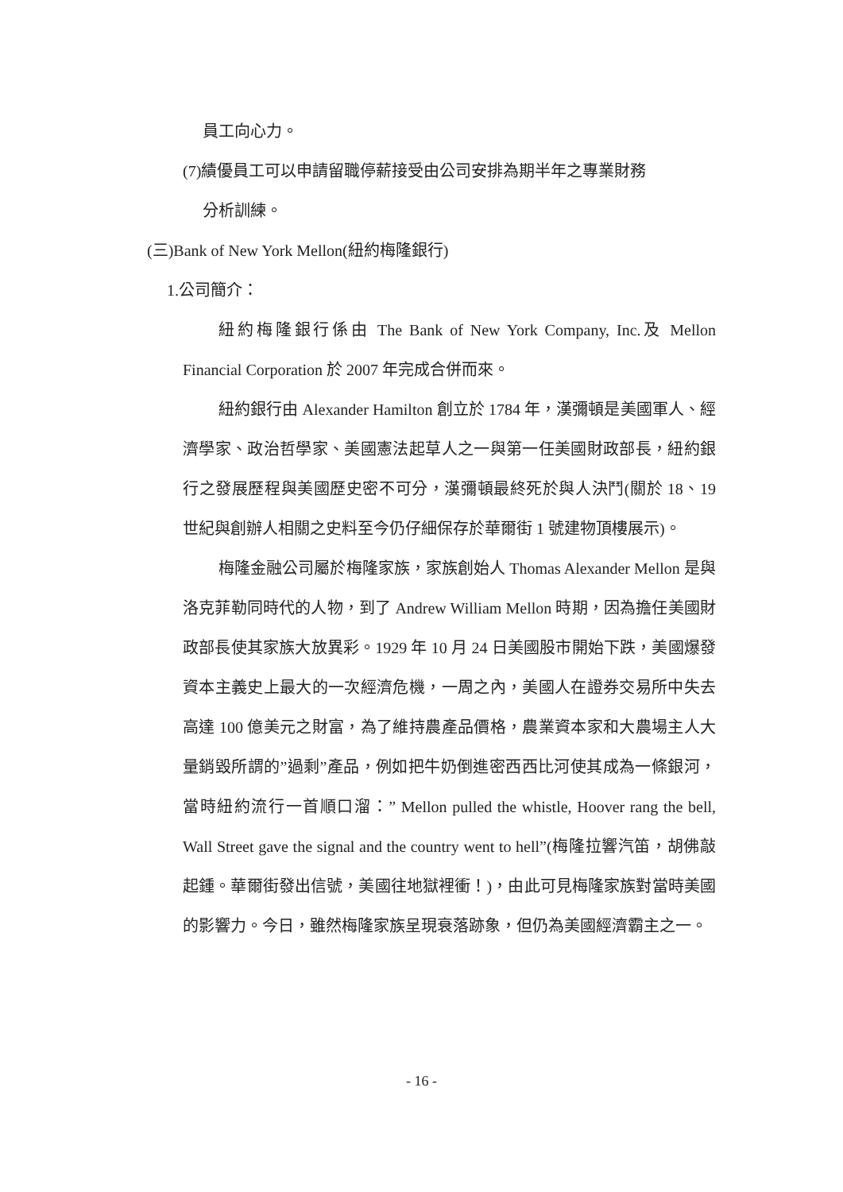員工向心力。
(7)績優員工可以申請留職停薪接受由公司安排為期半年之專業財務
分析訓練。
(三)Bank of New York Mellon(紐約梅隆銀行)
1.公司簡介：
紐約梅隆銀行係由 The Bank of New York Company, Inc.及 Mellon Financial Corporation 於 2007 年完成合併而來。
紐約銀行由 Alexander Hamilton 創立於 1784 年，漢彌頓是美國軍人、經濟學家、政治哲學家、美國憲法起草人之一與第一任美國財政部長，紐約銀行之發展歷程與美國歷史密不可分，漢彌頓最終死於與人決鬥(關於 18、19 世紀與創辦人相關之史料至今仍仔細保存於華爾街 1 號建物頂樓展示)。
梅隆金融公司屬於梅隆家族，家族創始人 Thomas Alexander Mellon 是與洛克菲勒同時代的人物，到了 Andrew William Mellon 時期，因為擔任美國財政部長使其家族大放異彩。1929 年 10 月 24 日美國股市開始下跌，美國爆發資本主義史上最大的一次經濟危機，一周之內，美國人在證券交易所中失去高達 100 億美元之財富，為了維持農產品價格，農業資本家和大農場主人大量銷毀所謂的”過剩”產品，例如把牛奶倒進密西西比河使其成為一條銀河，當時紐約流行一首順口溜：” Mellon pulled the whistle, Hoover rang the bell, Wall Street gave the signal and the country went to hell”(梅隆拉響汽笛，胡佛敲起鍾。華爾街發出信號，美國往地獄裡衝！)，由此可見梅隆家族對當時美國的影響力。今日，雖然梅隆家族呈現衰落跡象，但仍為美國經濟霸主之一。
- 16 -